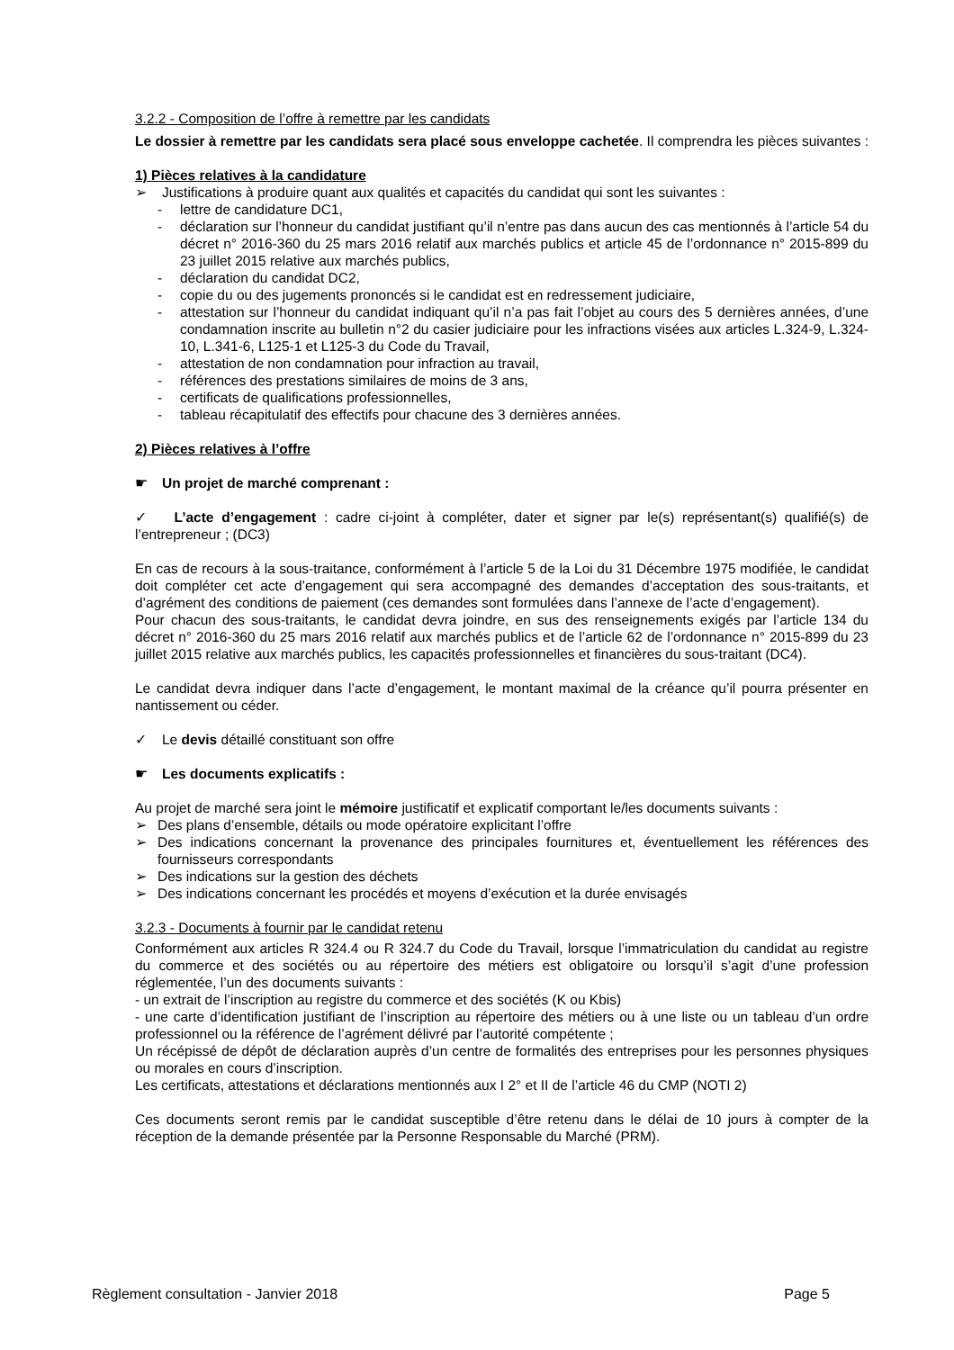3.2.2 - Composition de l’offre à remettre par les candidats
Le dossier à remettre par les candidats sera placé sous enveloppe cachetée. Il comprendra les pièces suivantes :
1) Pièces relatives à la candidature
➢ Justifications à produire quant aux qualités et capacités du candidat qui sont les suivantes :
- lettre de candidature DC1,
- déclaration sur l’honneur du candidat justifiant qu’il n’entre pas dans aucun des cas mentionnés à l’article 54 du décret n° 2016-360 du 25 mars 2016 relatif aux marchés publics et article 45 de l’ordonnance n° 2015-899 du 23 juillet 2015 relative aux marchés publics,
- déclaration du candidat DC2,
- copie du ou des jugements prononcés si le candidat est en redressement judiciaire,
- attestation sur l’honneur du candidat indiquant qu’il n’a pas fait l’objet au cours des 5 dernières années, d’une condamnation inscrite au bulletin n°2 du casier judiciaire pour les infractions visées aux articles L.324-9, L.324-10, L.341-6, L125-1 et L125-3 du Code du Travail,
- attestation de non condamnation pour infraction au travail,
- références des prestations similaires de moins de 3 ans,
- certificats de qualifications professionnelles,
- tableau récapitulatif des effectifs pour chacune des 3 dernières années.
2) Pièces relatives à l’offre
☛ Un projet de marché comprenant :
✓ L’acte d’engagement : cadre ci-joint à compléter, dater et signer par le(s) représentant(s) qualifié(s) de l’entrepreneur ; (DC3)
En cas de recours à la sous-traitance, conformément à l’article 5 de la Loi du 31 Décembre 1975 modifiée, le candidat doit compléter cet acte d’engagement qui sera accompagné des demandes d’acceptation des sous-traitants, et d’agrément des conditions de paiement (ces demandes sont formulées dans l’annexe de l’acte d’engagement).
Pour chacun des sous-traitants, le candidat devra joindre, en sus des renseignements exigés par l’article 134 du décret n° 2016-360 du 25 mars 2016 relatif aux marchés publics et de l’article 62 de l’ordonnance n° 2015-899 du 23 juillet 2015 relative aux marchés publics, les capacités professionnelles et financières du sous-traitant (DC4).
Le candidat devra indiquer dans l’acte d’engagement, le montant maximal de la créance qu’il pourra présenter en nantissement ou céder.
✓ Le devis détaillé constituant son offre
☛ Les documents explicatifs :
Au projet de marché sera joint le mémoire justificatif et explicatif comportant le/les documents suivants :
➢ Des plans d’ensemble, détails ou mode opératoire explicitant l’offre
➢ Des indications concernant la provenance des principales fournitures et, éventuellement les références des fournisseurs correspondants
➢ Des indications sur la gestion des déchets
➢ Des indications concernant les procédés et moyens d’exécution et la durée envisagés
3.2.3 - Documents à fournir par le candidat retenu
Conformément aux articles R 324.4 ou R 324.7 du Code du Travail, lorsque l’immatriculation du candidat au registre du commerce et des sociétés ou au répertoire des métiers est obligatoire ou lorsqu’il s’agit d’une profession réglementée, l’un des documents suivants :
- un extrait de l’inscription au registre du commerce et des sociétés (K ou Kbis)
- une carte d’identification justifiant de l’inscription au répertoire des métiers ou à une liste ou un tableau d’un ordre professionnel ou la référence de l’agrément délivré par l’autorité compétente ;
Un récépissé de dépôt de déclaration auprès d’un centre de formalités des entreprises pour les personnes physiques ou morales en cours d’inscription.
Les certificats, attestations et déclarations mentionnés aux I 2° et II de l’article 46 du CMP (NOTI 2)
Ces documents seront remis par le candidat susceptible d’être retenu dans le délai de 10 jours à compter de la réception de la demande présentée par la Personne Responsable du Marché (PRM).
Règlement consultation - Janvier 2018 Page 5